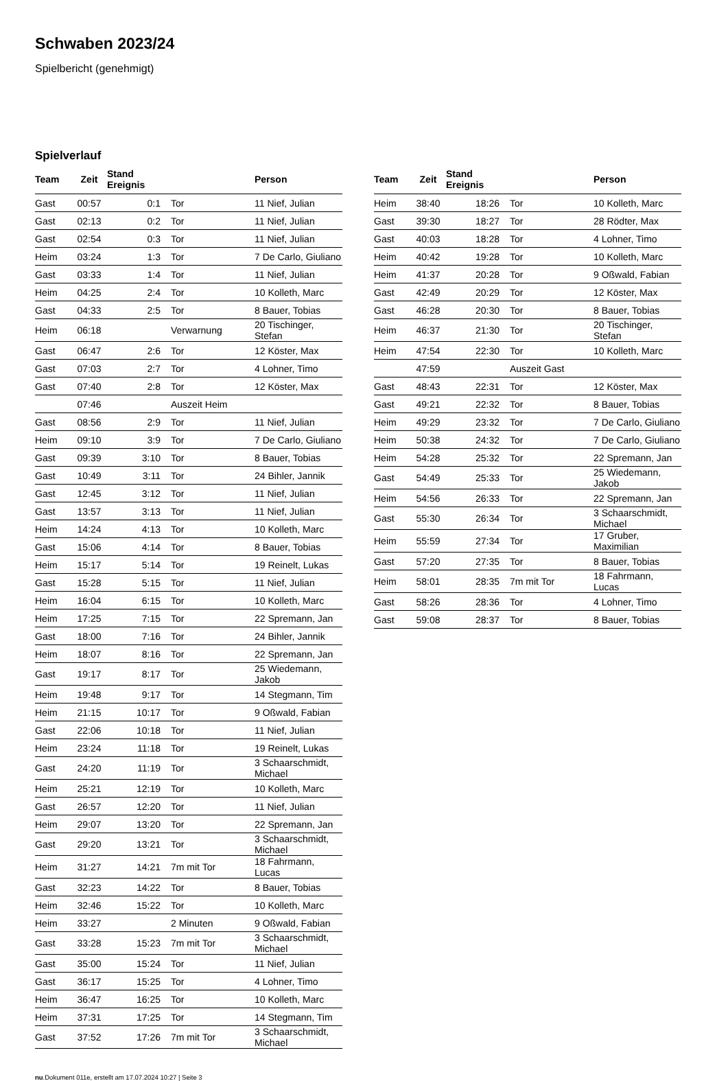Schwaben 2023/24
Spielbericht (genehmigt)
Spielverlauf
| Team | Zeit | Stand Ereignis | | Person |
| --- | --- | --- | --- | --- |
| Gast | 00:57 | 0:1 | Tor | 11 Nief, Julian |
| Gast | 02:13 | 0:2 | Tor | 11 Nief, Julian |
| Gast | 02:54 | 0:3 | Tor | 11 Nief, Julian |
| Heim | 03:24 | 1:3 | Tor | 7 De Carlo, Giuliano |
| Gast | 03:33 | 1:4 | Tor | 11 Nief, Julian |
| Heim | 04:25 | 2:4 | Tor | 10 Kolleth, Marc |
| Gast | 04:33 | 2:5 | Tor | 8 Bauer, Tobias |
| Heim | 06:18 | | Verwarnung | 20 Tischinger, Stefan |
| Gast | 06:47 | 2:6 | Tor | 12 Köster, Max |
| Gast | 07:03 | 2:7 | Tor | 4 Lohner, Timo |
| Gast | 07:40 | 2:8 | Tor | 12 Köster, Max |
| | 07:46 | | Auszeit Heim | |
| Gast | 08:56 | 2:9 | Tor | 11 Nief, Julian |
| Heim | 09:10 | 3:9 | Tor | 7 De Carlo, Giuliano |
| Gast | 09:39 | 3:10 | Tor | 8 Bauer, Tobias |
| Gast | 10:49 | 3:11 | Tor | 24 Bihler, Jannik |
| Gast | 12:45 | 3:12 | Tor | 11 Nief, Julian |
| Gast | 13:57 | 3:13 | Tor | 11 Nief, Julian |
| Heim | 14:24 | 4:13 | Tor | 10 Kolleth, Marc |
| Gast | 15:06 | 4:14 | Tor | 8 Bauer, Tobias |
| Heim | 15:17 | 5:14 | Tor | 19 Reinelt, Lukas |
| Gast | 15:28 | 5:15 | Tor | 11 Nief, Julian |
| Heim | 16:04 | 6:15 | Tor | 10 Kolleth, Marc |
| Heim | 17:25 | 7:15 | Tor | 22 Spremann, Jan |
| Gast | 18:00 | 7:16 | Tor | 24 Bihler, Jannik |
| Heim | 18:07 | 8:16 | Tor | 22 Spremann, Jan |
| Gast | 19:17 | 8:17 | Tor | 25 Wiedemann, Jakob |
| Heim | 19:48 | 9:17 | Tor | 14 Stegmann, Tim |
| Heim | 21:15 | 10:17 | Tor | 9 Oßwald, Fabian |
| Gast | 22:06 | 10:18 | Tor | 11 Nief, Julian |
| Heim | 23:24 | 11:18 | Tor | 19 Reinelt, Lukas |
| Gast | 24:20 | 11:19 | Tor | 3 Schaarschmidt, Michael |
| Heim | 25:21 | 12:19 | Tor | 10 Kolleth, Marc |
| Gast | 26:57 | 12:20 | Tor | 11 Nief, Julian |
| Heim | 29:07 | 13:20 | Tor | 22 Spremann, Jan |
| Gast | 29:20 | 13:21 | Tor | 3 Schaarschmidt, Michael |
| Heim | 31:27 | 14:21 | 7m mit Tor | 18 Fahrmann, Lucas |
| Gast | 32:23 | 14:22 | Tor | 8 Bauer, Tobias |
| Heim | 32:46 | 15:22 | Tor | 10 Kolleth, Marc |
| Heim | 33:27 | | 2 Minuten | 9 Oßwald, Fabian |
| Gast | 33:28 | 15:23 | 7m mit Tor | 3 Schaarschmidt, Michael |
| Gast | 35:00 | 15:24 | Tor | 11 Nief, Julian |
| Gast | 36:17 | 15:25 | Tor | 4 Lohner, Timo |
| Heim | 36:47 | 16:25 | Tor | 10 Kolleth, Marc |
| Heim | 37:31 | 17:25 | Tor | 14 Stegmann, Tim |
| Gast | 37:52 | 17:26 | 7m mit Tor | 3 Schaarschmidt, Michael |
| Team | Zeit | Stand Ereignis | | Person |
| --- | --- | --- | --- | --- |
| Heim | 38:40 | 18:26 | Tor | 10 Kolleth, Marc |
| Gast | 39:30 | 18:27 | Tor | 28 Rödter, Max |
| Gast | 40:03 | 18:28 | Tor | 4 Lohner, Timo |
| Heim | 40:42 | 19:28 | Tor | 10 Kolleth, Marc |
| Heim | 41:37 | 20:28 | Tor | 9 Oßwald, Fabian |
| Gast | 42:49 | 20:29 | Tor | 12 Köster, Max |
| Gast | 46:28 | 20:30 | Tor | 8 Bauer, Tobias |
| Heim | 46:37 | 21:30 | Tor | 20 Tischinger, Stefan |
| Heim | 47:54 | 22:30 | Tor | 10 Kolleth, Marc |
| | 47:59 | | Auszeit Gast | |
| Gast | 48:43 | 22:31 | Tor | 12 Köster, Max |
| Gast | 49:21 | 22:32 | Tor | 8 Bauer, Tobias |
| Heim | 49:29 | 23:32 | Tor | 7 De Carlo, Giuliano |
| Heim | 50:38 | 24:32 | Tor | 7 De Carlo, Giuliano |
| Heim | 54:28 | 25:32 | Tor | 22 Spremann, Jan |
| Gast | 54:49 | 25:33 | Tor | 25 Wiedemann, Jakob |
| Heim | 54:56 | 26:33 | Tor | 22 Spremann, Jan |
| Gast | 55:30 | 26:34 | Tor | 3 Schaarschmidt, Michael |
| Heim | 55:59 | 27:34 | Tor | 17 Gruber, Maximilian |
| Gast | 57:20 | 27:35 | Tor | 8 Bauer, Tobias |
| Heim | 58:01 | 28:35 | 7m mit Tor | 18 Fahrmann, Lucas |
| Gast | 58:26 | 28:36 | Tor | 4 Lohner, Timo |
| Gast | 59:08 | 28:37 | Tor | 8 Bauer, Tobias |
nu.Dokument 011e, erstellt am 17.07.2024 10:27 | Seite 3